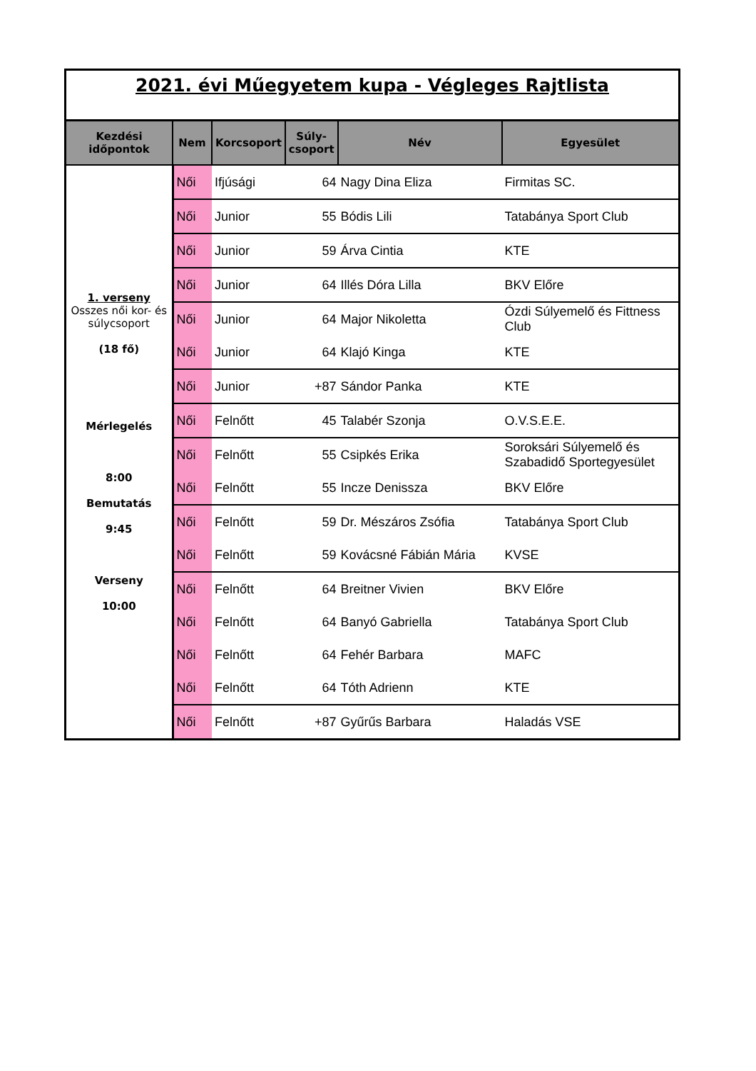| 2021. évi Műegyetem kupa - Végleges Rajtlista | | | | | |
| Kezdési időpontok | Nem | Korcsoport | Súly-csoport | Név | Egyesület |
| 1. verseny Osszes női kor- és súlycsoport (18 fő) Mérlegelés 8:00 Bemutatás 9:45 Verseny 10:00 | Női | Ifjúsági | 64 | Nagy Dina Eliza | Firmitas SC. |
| | Női | Junior | 55 | Bódis Lili | Tatabánya Sport Club |
| | Női | Junior | 59 | Árva Cintia | KTE |
| | Női | Junior | 64 | Illés Dóra Lilla | BKV Előre |
| | Női | Junior | 64 | Major Nikoletta | Ózdi Súlyemelő és Fittness Club |
| | Női | Junior | 64 | Klajó Kinga | KTE |
| | Női | Junior | +87 | Sándor Panka | KTE |
| | Női | Felnőtt | 45 | Talabér Szonja | O.V.S.E.E. |
| | Női | Felnőtt | 55 | Csipkés Erika | Soroksári Súlyemelő és Szabadidő Sportegyesület |
| | Női | Felnőtt | 55 | Incze Denissza | BKV Előre |
| | Női | Felnőtt | 59 | Dr. Mészáros Zsófia | Tatabánya Sport Club |
| | Női | Felnőtt | 59 | Kovácsné Fábián Mária | KVSE |
| | Női | Felnőtt | 64 | Breitner Vivien | BKV Előre |
| | Női | Felnőtt | 64 | Banyó Gabriella | Tatabánya Sport Club |
| | Női | Felnőtt | 64 | Fehér Barbara | MAFC |
| | Női | Felnőtt | 64 | Tóth Adrienn | KTE |
| | Női | Felnőtt | +87 | Gyűrűs Barbara | Haladás VSE |